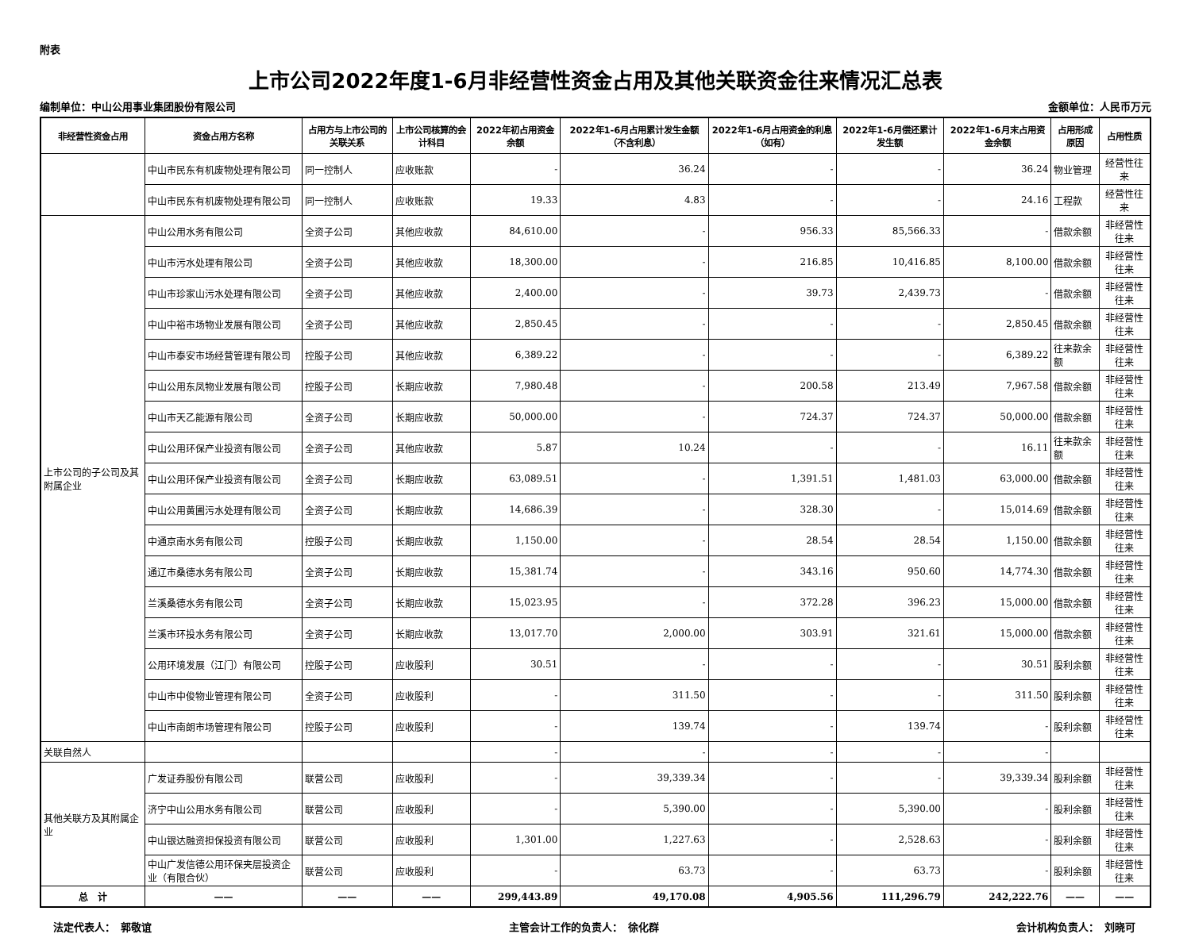附表
上市公司2022年度1-6月非经营性资金占用及其他关联资金往来情况汇总表
编制单位：中山公用事业集团股份有限公司 金额单位：人民币万元
| 非经营性资金占用 | 资金占用方名称 | 占用方与上市公司的关联关系 | 上市公司核算的会计科目 | 2022年初占用资金余额 | 2022年1-6月占用累计发生金额（不含利息） | 2022年1-6月占用资金的利息（如有） | 2022年1-6月偿还累计发生额 | 2022年1-6月末占用资金余额 | 占用形成原因 | 占用性质 |
| --- | --- | --- | --- | --- | --- | --- | --- | --- | --- | --- |
| | 中山市民东有机废物处理有限公司 | 同一控制人 | 应收账款 | - | 36.24 | - | - | 36.24 | 物业管理 | 经营性往来 |
| | 中山市民东有机废物处理有限公司 | 同一控制人 | 应收账款 | 19.33 | 4.83 | - | - | 24.16 | 工程款 | 经营性往来 |
| 上市公司的子公司及其附属企业 | 中山公用水务有限公司 | 全资子公司 | 其他应收款 | 84,610.00 | - | 956.33 | 85,566.33 | - | 借款余额 | 非经营性往来 |
| | 中山市污水处理有限公司 | 全资子公司 | 其他应收款 | 18,300.00 | - | 216.85 | 10,416.85 | 8,100.00 | 借款余额 | 非经营性往来 |
| | 中山市珍家山污水处理有限公司 | 全资子公司 | 其他应收款 | 2,400.00 | - | 39.73 | 2,439.73 | - | 借款余额 | 非经营性往来 |
| | 中山中裕市场物业发展有限公司 | 全资子公司 | 其他应收款 | 2,850.45 | - | - | - | 2,850.45 | 借款余额 | 非经营性往来 |
| | 中山市泰安市场经营管理有限公司 | 控股子公司 | 其他应收款 | 6,389.22 | - | - | - | 6,389.22 | 往来款余额 | 非经营性往来 |
| | 中山公用东凤物业发展有限公司 | 控股子公司 | 长期应收款 | 7,980.48 | - | 200.58 | 213.49 | 7,967.58 | 借款余额 | 非经营性往来 |
| | 中山市天乙能源有限公司 | 全资子公司 | 长期应收款 | 50,000.00 | - | 724.37 | 724.37 | 50,000.00 | 借款余额 | 非经营性往来 |
| | 中山公用环保产业投资有限公司 | 全资子公司 | 其他应收款 | 5.87 | 10.24 | - | - | 16.11 | 往来款余额 | 非经营性往来 |
| | 中山公用环保产业投资有限公司 | 全资子公司 | 长期应收款 | 63,089.51 | - | 1,391.51 | 1,481.03 | 63,000.00 | 借款余额 | 非经营性往来 |
| | 中山公用黄圃污水处理有限公司 | 全资子公司 | 长期应收款 | 14,686.39 | - | 328.30 | - | 15,014.69 | 借款余额 | 非经营性往来 |
| | 中通京南水务有限公司 | 控股子公司 | 长期应收款 | 1,150.00 | - | 28.54 | 28.54 | 1,150.00 | 借款余额 | 非经营性往来 |
| | 通辽市桑德水务有限公司 | 全资子公司 | 长期应收款 | 15,381.74 | - | 343.16 | 950.60 | 14,774.30 | 借款余额 | 非经营性往来 |
| | 兰溪桑德水务有限公司 | 全资子公司 | 长期应收款 | 15,023.95 | - | 372.28 | 396.23 | 15,000.00 | 借款余额 | 非经营性往来 |
| | 兰溪市环投水务有限公司 | 全资子公司 | 长期应收款 | 13,017.70 | 2,000.00 | 303.91 | 321.61 | 15,000.00 | 借款余额 | 非经营性往来 |
| | 公用环境发展（江门）有限公司 | 控股子公司 | 应收股利 | 30.51 | - | - | - | 30.51 | 股利余额 | 非经营性往来 |
| | 中山市中俊物业管理有限公司 | 全资子公司 | 应收股利 | - | 311.50 | - | - | 311.50 | 股利余额 | 非经营性往来 |
| | 中山市南朗市场管理有限公司 | 控股子公司 | 应收股利 | - | 139.74 | - | 139.74 | - | 股利余额 | 非经营性往来 |
| 关联自然人 | | | | - | - | - | - | - | | |
| 其他关联方及其附属企业 | 广发证券股份有限公司 | 联营公司 | 应收股利 | - | 39,339.34 | - | - | 39,339.34 | 股利余额 | 非经营性往来 |
| | 济宁中山公用水务有限公司 | 联营公司 | 应收股利 | - | 5,390.00 | - | 5,390.00 | - | 股利余额 | 非经营性往来 |
| | 中山银达融资担保投资有限公司 | 联营公司 | 应收股利 | 1,301.00 | 1,227.63 | - | 2,528.63 | - | 股利余额 | 非经营性往来 |
| | 中山广发信德公用环保夹层投资企业（有限合伙） | 联营公司 | 应收股利 | - | 63.73 | - | 63.73 | - | 股利余额 | 非经营性往来 |
| 总 计 | —— | —— | —— | 299,443.89 | 49,170.08 | 4,905.56 | 111,296.79 | 242,222.76 | —— | —— |
法定代表人：　郭敬谊 主管会计工作的负责人：　徐化群 会计机构负责人：　刘晓可